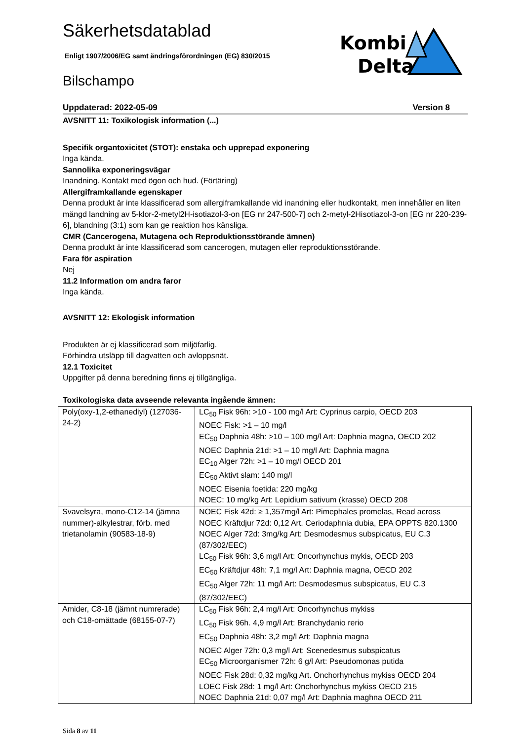Säkerhetsdatablad
Enligt 1907/2006/EG samt ändringsförordningen (EG) 830/2015
Bilschampo
Kombi
Delta
Uppdaterad: 2022-05-09 Version 8
AVSNITT 11: Toxikologisk information (...)
Specifik organtoxicitet (STOT): enstaka och upprepad exponering
Inga kända.
Sannolika exponeringsvägar
Inandning. Kontakt med ögon och hud. (Förtäring)
Allergiframkallande egenskaper
Denna produkt är inte klassificerad som allergiframkallande vid inandning eller hudkontakt, men innehåller en liten mängd landning av 5-klor-2-metyl2H-isotiazol-3-on [EG nr 247-500-7] och 2-metyl-2Hisotiazol-3-on [EG nr 220-239-6], blandning (3:1) som kan ge reaktion hos känsliga.
CMR (Cancerogena, Mutagena och Reproduktionsstörande ämnen)
Denna produkt är inte klassificerad som cancerogen, mutagen eller reproduktionsstörande.
Fara för aspiration
Nej
11.2 Information om andra faror
Inga kända.
AVSNITT 12: Ekologisk information
Produkten är ej klassificerad som miljöfarlig.
Förhindra utsläpp till dagvatten och avloppsnät.
12.1 Toxicitet
Uppgifter på denna beredning finns ej tillgängliga.
Toxikologiska data avseende relevanta ingående ämnen:
| Poly(oxy-1,2-ethanediyl) (127036-24-2) | LC<sub>50</sub> Fisk 96h: >10 - 100 mg/l Art: Cyprinus carpio, OECD 203 NOEC Fisk: >1 – 10 mg/l EC<sub>50</sub> Daphnia 48h: >10 – 100 mg/l Art: Daphnia magna, OECD 202 NOEC Daphnia 21d: >1 – 10 mg/l Art: Daphnia magna EC<sub>10</sub> Alger 72h: >1 – 10 mg/l OECD 201 EC<sub>50</sub> Aktivt slam: 140 mg/l NOEC Eisenia foetida: 220 mg/kg NOEC: 10 mg/kg Art: Lepidium sativum (krasse) OECD 208 |
| Svavelsyra, mono-C12-14 (jämna nummer)-alkylestrar, förb. med trietanolamin (90583-18-9) | NOEC Fisk 42d: ≥ 1,357mg/l Art: Pimephales promelas, Read across NOEC Kräftdjur 72d: 0,12 Art. Ceriodaphnia dubia, EPA OPPTS 820.1300 NOEC Alger 72d: 3mg/kg Art: Desmodesmus subspicatus, EU C.3 (87/302/EEC) LC<sub>50</sub> Fisk 96h: 3,6 mg/l Art: Oncorhynchus mykis, OECD 203 EC<sub>50</sub> Kräftdjur 48h: 7,1 mg/l Art: Daphnia magna, OECD 202 EC<sub>50</sub> Alger 72h: 11 mg/l Art: Desmodesmus subspicatus, EU C.3 (87/302/EEC) |
| Amider, C8-18 (jämnt numrerade) och C18-omättade (68155-07-7) | LC<sub>50</sub> Fisk 96h: 2,4 mg/l Art: Oncorhynchus mykiss LC<sub>50</sub> Fisk 96h. 4,9 mg/l Art: Branchydanio rerio EC<sub>50</sub> Daphnia 48h: 3,2 mg/l Art: Daphnia magna NOEC Alger 72h: 0,3 mg/l Art: Scenedesmus subspicatus EC<sub>50</sub> Microorganismer 72h: 6 g/l Art: Pseudomonas putida NOEC Fisk 28d: 0,32 mg/kg Art. Onchorhynchus mykiss OECD 204 LOEC Fisk 28d: 1 mg/l Art: Onchorhynchus mykiss OECD 215 NOEC Daphnia 21d: 0,07 mg/l Art: Daphnia maghna OECD 211 |
Sida 8 av 11